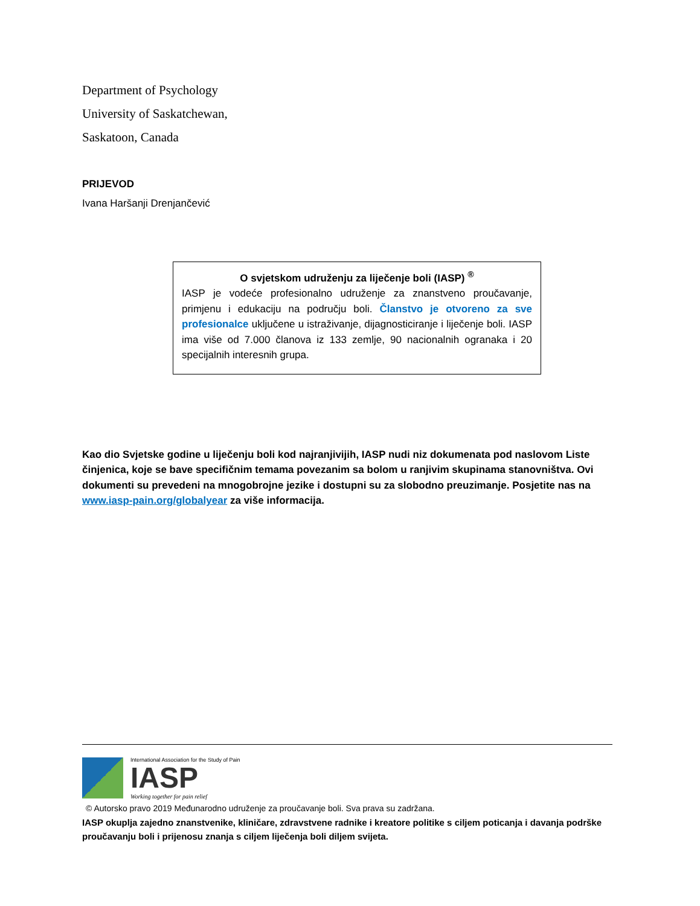Department of Psychology
University of Saskatchewan,
Saskatoon, Canada
PRIJEVOD
Ivana Haršanji Drenjančević
O svjetskom udruženju za liječenje boli (IASP) <sup>®</sup>
IASP je vodeće profesionalno udruženje za znanstveno proučavanje, primjenu i edukaciju na području boli. Članstvo je otvoreno za sve profesionalce uključene u istraživanje, dijagnosticiranje i liječenje boli. IASP ima više od 7.000 članova iz 133 zemlje, 90 nacionalnih ogranaka i 20 specijalnih interesnih grupa.
Kao dio Svjetske godine u liječenju boli kod najranjivijih, IASP nudi niz dokumenata pod naslovom Liste činjenica, koje se bave specifičnim temama povezanim sa bolom u ranjivim skupinama stanovništva. Ovi dokumenti su prevedeni na mnogobrojne jezike i dostupni su za slobodno preuzimanje. Posjetite nas na www.iasp-pain.org/globalyear za više informacija.
International Association for the Study of Pain
IASP
Working together for pain relief
© Autorsko pravo 2019 Međunarodno udruženje za proučavanje boli. Sva prava su zadržana.
IASP okuplja zajedno znanstvenike, kliničare, zdravstvene radnike i kreatore politike s ciljem poticanja i davanja podrške proučavanju boli i prijenosu znanja s ciljem liječenja boli diljem svijeta.